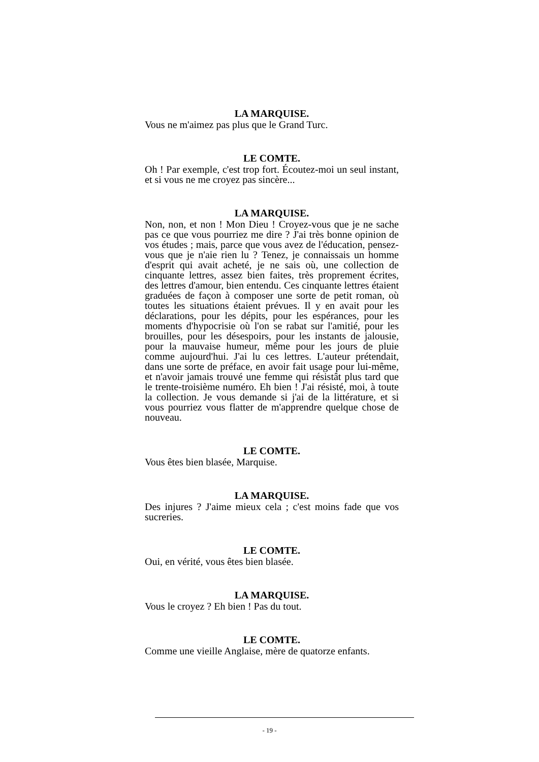LA MARQUISE.
Vous ne m'aimez pas plus que le Grand Turc.
LE COMTE.
Oh ! Par exemple, c'est trop fort. Écoutez-moi un seul instant, et si vous ne me croyez pas sincère...
LA MARQUISE.
Non, non, et non ! Mon Dieu ! Croyez-vous que je ne sache pas ce que vous pourriez me dire ? J'ai très bonne opinion de vos études ; mais, parce que vous avez de l'éducation, pensez-vous que je n'aie rien lu ? Tenez, je connaissais un homme d'esprit qui avait acheté, je ne sais où, une collection de cinquante lettres, assez bien faites, très proprement écrites, des lettres d'amour, bien entendu. Ces cinquante lettres étaient graduées de façon à composer une sorte de petit roman, où toutes les situations étaient prévues. Il y en avait pour les déclarations, pour les dépits, pour les espérances, pour les moments d'hypocrisie où l'on se rabat sur l'amitié, pour les brouilles, pour les désespoirs, pour les instants de jalousie, pour la mauvaise humeur, même pour les jours de pluie comme aujourd'hui. J'ai lu ces lettres. L'auteur prétendait, dans une sorte de préface, en avoir fait usage pour lui-même, et n'avoir jamais trouvé une femme qui résistât plus tard que le trente-troisième numéro. Eh bien ! J'ai résisté, moi, à toute la collection. Je vous demande si j'ai de la littérature, et si vous pourriez vous flatter de m'apprendre quelque chose de nouveau.
LE COMTE.
Vous êtes bien blasée, Marquise.
LA MARQUISE.
Des injures ? J'aime mieux cela ; c'est moins fade que vos sucreries.
LE COMTE.
Oui, en vérité, vous êtes bien blasée.
LA MARQUISE.
Vous le croyez ? Eh bien ! Pas du tout.
LE COMTE.
Comme une vieille Anglaise, mère de quatorze enfants.
- 19 -